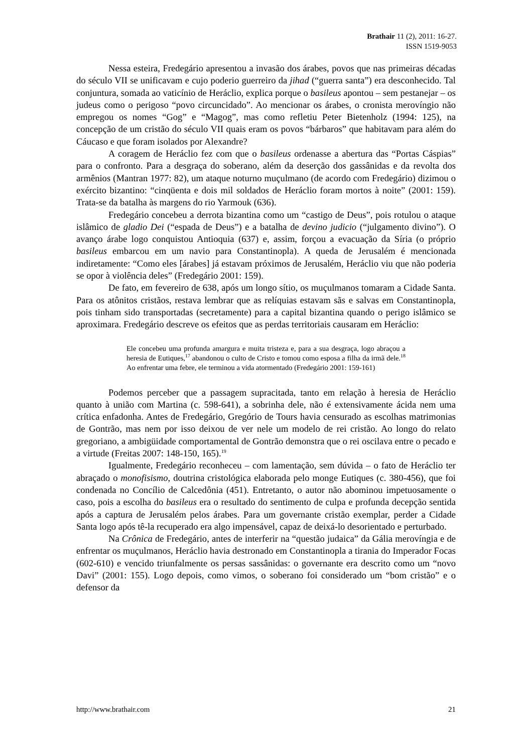Brathair 11 (2), 2011: 16-27.
ISSN 1519-9053
Nessa esteira, Fredegário apresentou a invasão dos árabes, povos que nas primeiras décadas do século VII se unificavam e cujo poderio guerreiro da jihad (“guerra santa”) era desconhecido. Tal conjuntura, somada ao vaticínio de Heráclio, explica porque o basileus apontou – sem pestanejar – os judeus como o perigoso “povo circuncidado”. Ao mencionar os árabes, o cronista merovíngio não empregou os nomes “Gog” e “Magog”, mas como refletiu Peter Bietenholz (1994: 125), na concepção de um cristão do século VII quais eram os povos “bárbaros” que habitavam para além do Cáucaso e que foram isolados por Alexandre?
A coragem de Heráclio fez com que o basileus ordenasse a abertura das “Portas Cáspias” para o confronto. Para a desgraça do soberano, além da deserção dos gassânidas e da revolta dos armênios (Mantran 1977: 82), um ataque noturno muçulmano (de acordo com Fredegário) dizimou o exército bizantino: “cinqüenta e dois mil soldados de Heráclio foram mortos à noite” (2001: 159). Trata-se da batalha às margens do rio Yarmouk (636).
Fredegário concebeu a derrota bizantina como um “castigo de Deus”, pois rotulou o ataque islâmico de gladio Dei (“espada de Deus”) e a batalha de devino judicio (“julgamento divino”). O avanço árabe logo conquistou Antioquia (637) e, assim, forçou a evacuação da Síria (o próprio basileus embarcou em um navio para Constantinopla). A queda de Jerusalém é mencionada indiretamente: “Como eles [árabes] já estavam próximos de Jerusalém, Heráclio viu que não poderia se opor à violência deles” (Fredegário 2001: 159).
De fato, em fevereiro de 638, após um longo sítio, os muçulmanos tomaram a Cidade Santa. Para os atônitos cristãos, restava lembrar que as relíquias estavam sãs e salvas em Constantinopla, pois tinham sido transportadas (secretamente) para a capital bizantina quando o perigo islâmico se aproximara. Fredegário descreve os efeitos que as perdas territoriais causaram em Heráclio:
Ele concebeu uma profunda amargura e muita tristeza e, para a sua desgraça, logo abraçou a heresia de Eutiques,<sup>17</sup> abandonou o culto de Cristo e tomou como esposa a filha da irmã dele.<sup>18</sup> Ao enfrentar uma febre, ele terminou a vida atormentado (Fredegário 2001: 159-161)
Podemos perceber que a passagem supracitada, tanto em relação à heresia de Heráclio quanto à união com Martina (c. 598-641), a sobrinha dele, não é extensivamente ácida nem uma crítica enfadonha. Antes de Fredegário, Gregório de Tours havia censurado as escolhas matrimonias de Gontrão, mas nem por isso deixou de ver nele um modelo de rei cristão. Ao longo do relato gregoriano, a ambigüidade comportamental de Gontrão demonstra que o rei oscilava entre o pecado e a virtude (Freitas 2007: 148-150, 165).<sup>19</sup>
Igualmente, Fredegário reconheceu – com lamentação, sem dúvida – o fato de Heráclio ter abraçado o monofisismo, doutrina cristológica elaborada pelo monge Eutiques (c. 380-456), que foi condenada no Concílio de Calcedônia (451). Entretanto, o autor não abominou impetuosamente o caso, pois a escolha do basileus era o resultado do sentimento de culpa e profunda decepção sentida após a captura de Jerusalém pelos árabes. Para um governante cristão exemplar, perder a Cidade Santa logo após tê-la recuperado era algo impensável, capaz de deixá-lo desorientado e perturbado.
Na Crônica de Fredegário, antes de interferir na “questão judaica” da Gália merovíngia e de enfrentar os muçulmanos, Heráclio havia destronado em Constantinopla a tirania do Imperador Focas (602-610) e vencido triunfalmente os persas sassânidas: o governante era descrito como um “novo Davi” (2001: 155). Logo depois, como vimos, o soberano foi considerado um “bom cristão” e o defensor da
http://www.brathair.com 21